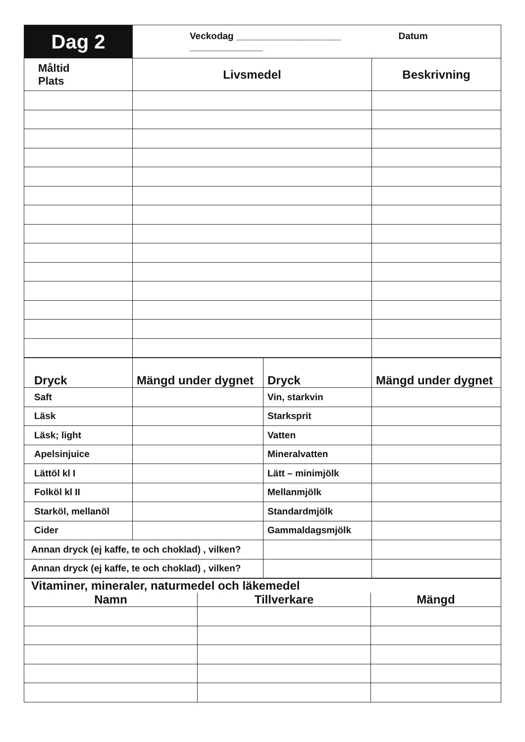| Dag 2 | Veckodag ____________________ Datum ______________ | |
| Måltid Plats | Livsmedel | Beskrivning |
| Dryck | Mängd under dygnet | Dryck | Mängd under dygnet |
| --- | --- | --- | --- |
| Saft | | Vin, starkvin | |
| Läsk | | Starksprit | |
| Läsk; light | | Vatten | |
| Apelsinjuice | | Mineralvatten | |
| Lättöl kl I | | Lätt – minimjölk | |
| Folköl kl II | | Mellanmjölk | |
| Starköl, mellanöl | | Standardmjölk | |
| Cider | | Gammaldagsmjölk | |
| Annan dryck (ej kaffe, te och choklad) , vilken? | | | |
| Annan dryck (ej kaffe, te och choklad) , vilken? | | | |
| Vitaminer, mineraler, naturmedel och läkemedel | | |
| Namn | Tillverkare | Mängd |